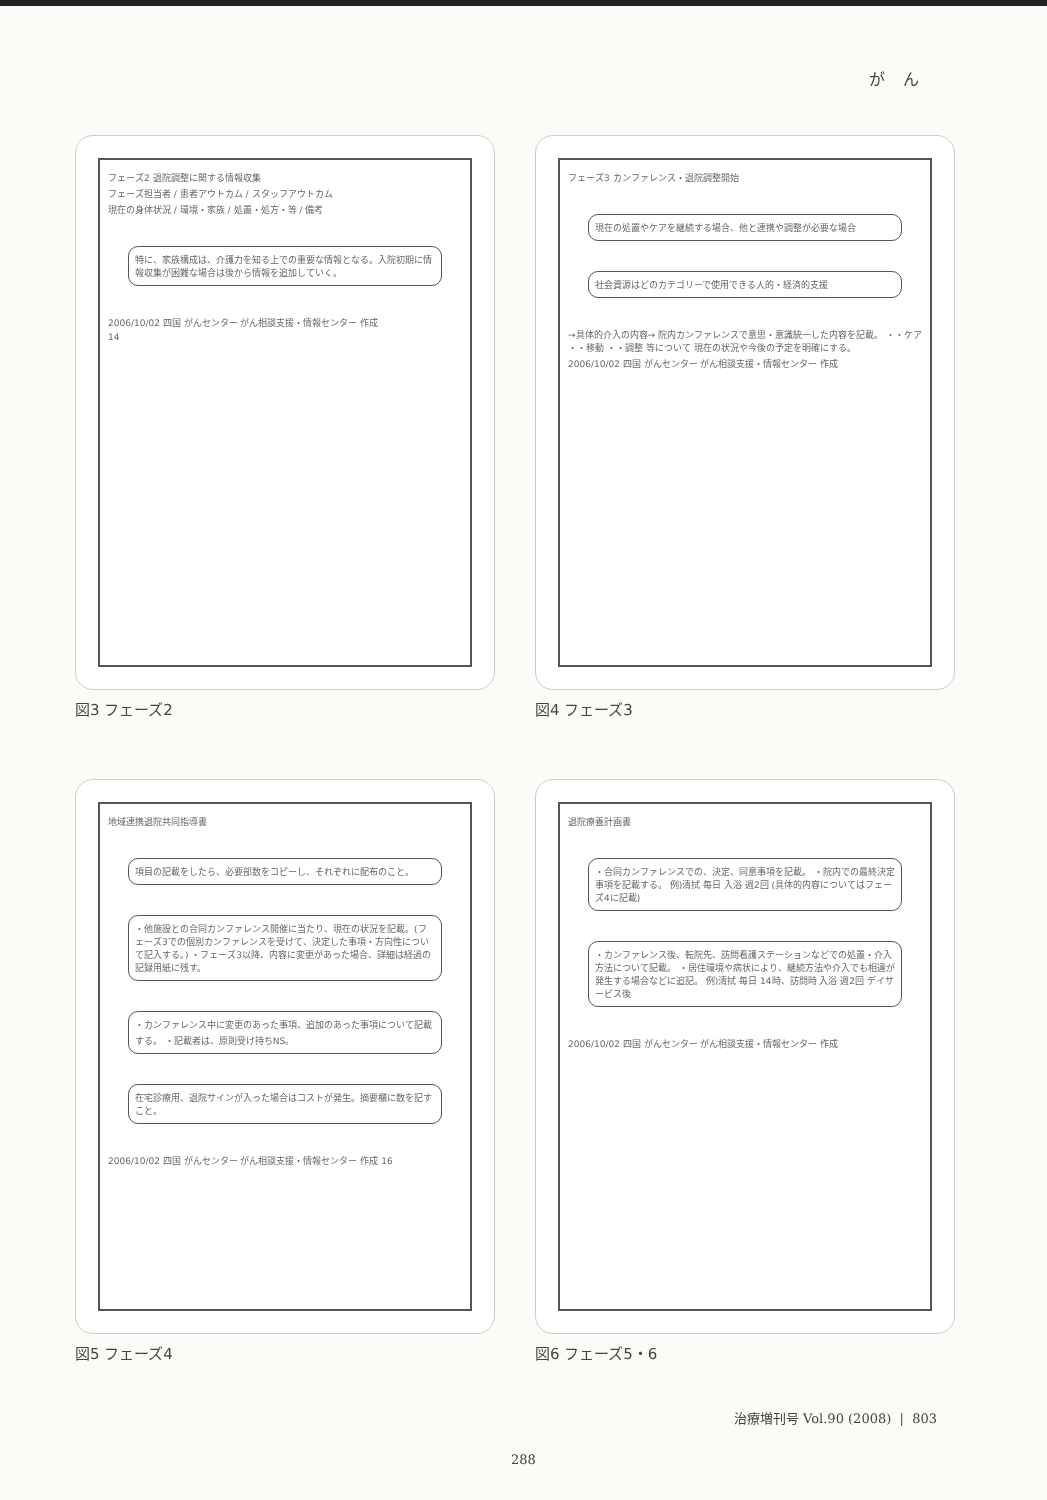がん
フェーズ2 退院調整に関する情報収集
フェーズ担当者 / 患者アウトカム / スタッフアウトカム
現在の身体状況 / 環境・家族 / 処置・処方・等 / 備考
特に、家族構成は、介護力を知る上での重要な情報となる。入院初期に情報収集が困難な場合は後から情報を追加していく。
2006/10/02 四国 がんセンター がん相談支援・情報センター 作成
14
図3 フェーズ2
フェーズ3 カンファレンス・退院調整開始
現在の処置やケアを継続する場合、他と連携や調整が必要な場合
社会資源はどのカテゴリーで使用できる人的・経済的支援
→具体的介入の内容→ 院内カンファレンスで意思・意識統一した内容を記載。 ・・ケア ・・移動 ・・調整 等について 現在の状況や今後の予定を明確にする。
2006/10/02 四国 がんセンター がん相談支援・情報センター 作成
図4 フェーズ3
地域連携退院共同指導書
項目の記載をしたら、必要部数をコピーし、それぞれに配布のこと。
・他施設との合同カンファレンス開催に当たり、現在の状況を記載。(フェーズ3での個別カンファレンスを受けて、決定した事項・方向性について記入する。) ・フェーズ3以降、内容に変更があった場合、詳細は経過の記録用紙に残す。
・カンファレンス中に変更のあった事項、追加のあった事項について記載する。 ・記載者は、原則受け持ちNS。
在宅診療用、退院サインが入った場合はコストが発生。摘要欄に数を記すこと。
2006/10/02 四国 がんセンター がん相談支援・情報センター 作成 16
図5 フェーズ4
退院療養計画書
・合同カンファレンスでの、決定、同意事項を記載。 ・院内での最終決定事項を記載する。 例)清拭 毎日 入浴 週2回 (具体的内容についてはフェーズ4に記載)
・カンファレンス後、転院先、訪問看護ステーションなどでの処置・介入方法について記載。 ・居住環境や病状により、継続方法や介入でも相違が発生する場合などに追記。 例)清拭 毎日 14時、訪問時 入浴 週2回 デイサービス後
2006/10/02 四国 がんセンター がん相談支援・情報センター 作成
図6 フェーズ5・6
治療増刊号 Vol.90 (2008) | 803
288